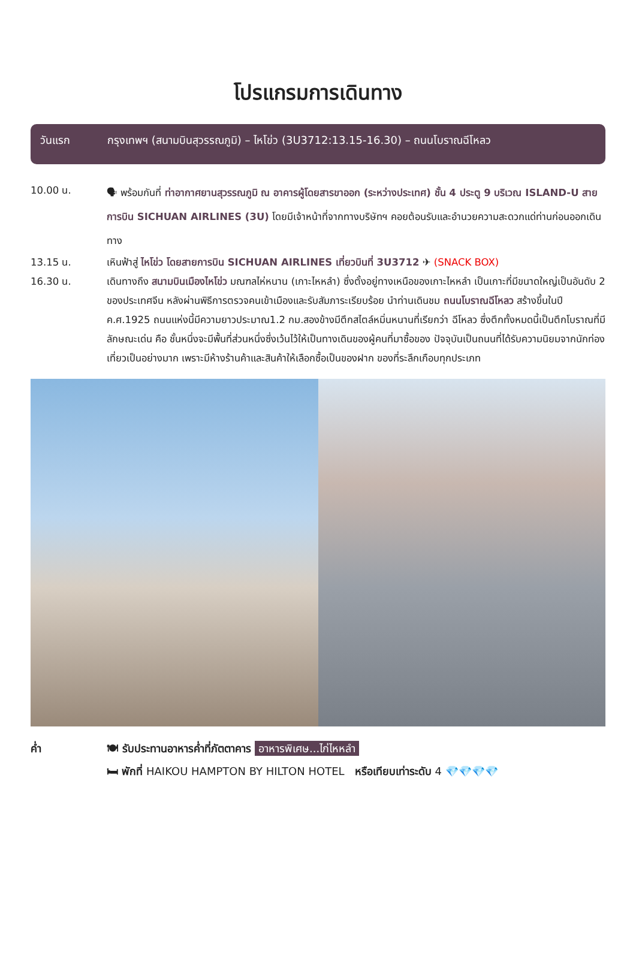โปรแกรมการเดินทาง
วันแรก กรุงเทพฯ (สนามบินสุวรรณภูมิ) – ไหโข่ว (3U3712:13.15-16.30) – ถนนโบราณฉีโหลว
10.00 น.
🗣 พร้อมกันที่ ท่าอากาศยานสุวรรณภูมิ ณ อาคารผู้โดยสารขาออก (ระหว่างประเทศ) ชั้น 4 ประตู 9 บริเวณ ISLAND-U สายการบิน SICHUAN AIRLINES (3U) โดยมีเจ้าหน้าที่จากทางบริษัทฯ คอยต้อนรับและอำนวยความสะดวกแด่ท่านก่อนออกเดินทาง
13.15 น. เหินฟ้าสู่ ไหโข่ว โดยสายการบิน SICHUAN AIRLINES เที่ยวบินที่ 3U3712 ✈ (SNACK BOX)
16.30 น. เดินทางถึง สนามบินเมืองไหโข่ว มณฑลไห่หนาน (เกาะไหหลำ) ซึ่งตั้งอยู่ทางเหนือของเกาะไหหลำ เป็นเกาะที่มีขนาดใหญ่เป็นอันดับ 2 ของประเทศจีน หลังผ่านพิธีการตรวจคนเข้าเมืองและรับสัมภาระเรียบร้อย นำท่านเดินชม ถนนโบราณฉีโหลว สร้างขึ้นในปี ค.ศ.1925 ถนนแห่งนี้มีความยาวประมาณ1.2 กม.สองข้างมีตึกสไตล์หมิ่นหนานที่เรียกว่า ฉีโหลว ซึ่งตึกทั้งหมดนี้เป็นตึกโบราณที่มีลักษณะเด่น คือ ชั้นหนึ่งจะมีพื้นที่ส่วนหนึ่งซึ่งเว้นไว้ให้เป็นทางเดินของผู้คนที่มาซื้อของ ปัจจุบันเป็นถนนที่ได้รับความนิยมจากนักท่องเที่ยวเป็นอย่างมาก เพราะมีห้างร้านค้าและสินค้าให้เลือกซื้อเป็นของฝาก ของที่ระลึกเกือบทุกประเภท
ค่ำ 🍽 รับประทานอาหารค่ำที่ภัตตาคาร อาหารพิเศษ...ไก่ไหหลำ
🛏 พักที่ HAIKOU HAMPTON BY HILTON HOTEL หรือเทียบเท่าระดับ 4 💎💎💎💎